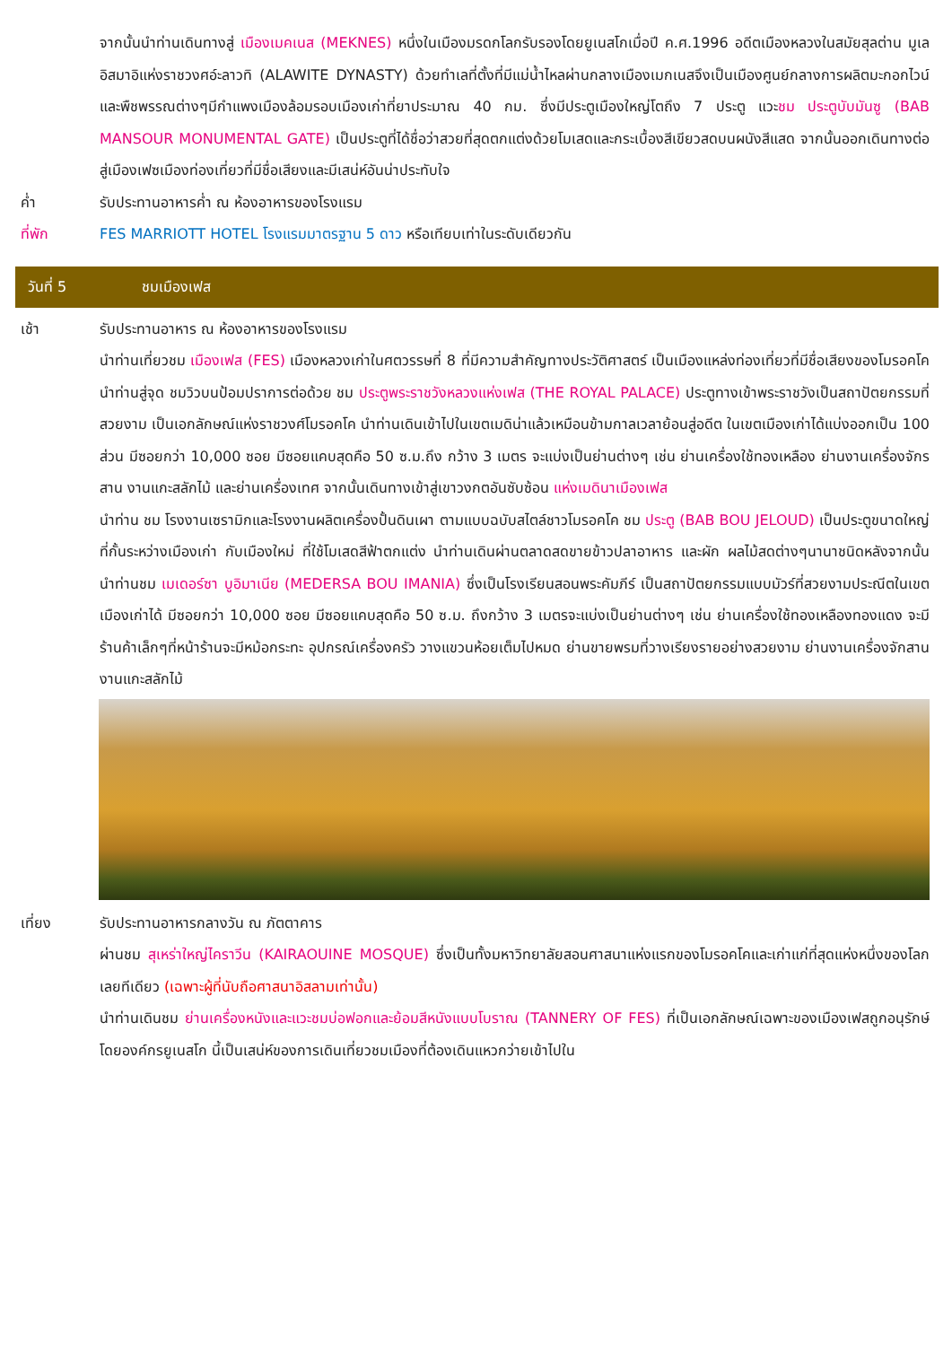จากนั้นนำท่านเดินทางสู่ เมืองเมคเนส (MEKNES) หนึ่งในเมืองมรดกโลกรับรองโดยยูเนสโกเมื่อปี ค.ศ.1996 อดีตเมืองหลวงในสมัยสุลต่าน มูเล อิสมาอิแห่งราชวงศอ์ะลาวทิ (ALAWITE DYNASTY) ด้วยทำเลที่ตั้งที่มีแม่น้ำไหลผ่านกลางเมืองเมกเนสจึงเป็นเมืองศูนย์กลางการผลิตมะกอกไวน์และพืชพรรณต่างๆมีกำแพงเมืองล้อมรอบเมืองเก่าที่ยาประมาณ 40 กม. ซึ่งมีประตูเมืองใหญ่โตถึง 7 ประตู แวะชม ประตูบับมันซู (BAB MANSOUR MONUMENTAL GATE) เป็นประตูที่ได้ชื่อว่าสวยที่สุดตกแต่งด้วยโมเสดและกระเบื้องสีเขียวสดบนผนังสีแสด จากนั้นออกเดินทางต่อสู่เมืองเฟซเมืองท่องเที่ยวที่มีชื่อเสียงและมีเสน่ห์อันน่าประทับใจ
ค่ำ รับประทานอาหารค่ำ ณ ห้องอาหารของโรงแรม
ที่พัก FES MARRIOTT HOTEL โรงแรมมาตรฐาน 5 ดาว หรือเทียบเท่าในระดับเดียวกัน
วันที่ 5 ชมเมืองเฟส
เช้า รับประทานอาหาร ณ ห้องอาหารของโรงแรม
นำท่านเที่ยวชม เมืองเฟส (FES) เมืองหลวงเก่าในศตวรรษที่ 8 ที่มีความสำคัญทางประวัติศาสตร์ เป็นเมืองแหล่งท่องเที่ยวที่มีชื่อเสียงของโมรอคโค นำท่านสู่จุด ชมวิวบนป้อมปราการต่อด้วย ชม ประตูพระราชวังหลวงแห่งเฟส (THE ROYAL PALACE) ประตูทางเข้าพระราชวังเป็นสถาปัตยกรรมที่สวยงาม เป็นเอกลักษณ์แห่งราชวงศ์โมรอคโค นำท่านเดินเข้าไปในเขตเมดิน่าแล้วเหมือนข้ามกาลเวลาย้อนสู่อดีต ในเขตเมืองเก่าได้แบ่งออกเป็น 100 ส่วน มีซอยกว่า 10,000 ซอย มีซอยแคบสุดคือ 50 ซ.ม.ถึง กว้าง 3 เมตร จะแบ่งเป็นย่านต่างๆ เช่น ย่านเครื่องใช้ทองเหลือง ย่านงานเครื่องจักรสาน งานแกะสลักไม้ และย่านเครื่องเทศ จากนั้นเดินทางเข้าสู่เขาวงกตอันซับซ้อน แห่งเมดินาเมืองเฟส
นำท่าน ชม โรงงานเซรามิกและโรงงานผลิตเครื่องปั้นดินเผา ตามแบบฉบับสไตล์ชาวโมรอคโค ชม ประตู (BAB BOU JELOUD) เป็นประตูขนาดใหญ่ที่กั้นระหว่างเมืองเก่า กับเมืองใหม่ ที่ใช้โมเสดสีฟ้าตกแต่ง นำท่านเดินผ่านตลาดสดขายข้าวปลาอาหาร และผัก ผลไม้สดต่างๆนานาชนิดหลังจากนั้น นำท่านชม เมเดอร์ซา บูอิมาเนีย (MEDERSA BOU IMANIA) ซึ่งเป็นโรงเรียนสอนพระคัมภีร์ เป็นสถาปัตยกรรมแบบมัวร์ที่สวยงามประณีตในเขตเมืองเก่าได้ มีซอยกว่า 10,000 ซอย มีซอยแคบสุดคือ 50 ซ.ม. ถึงกว้าง 3 เมตรจะแบ่งเป็นย่านต่างๆ เช่น ย่านเครื่องใช้ทองเหลืองทองแดง จะมีร้านค้าเล็กๆที่หน้าร้านจะมีหม้อกระทะ อุปกรณ์เครื่องครัว วางแขวนห้อยเต็มไปหมด ย่านขายพรมที่วางเรียงรายอย่างสวยงาม ย่านงานเครื่องจักสาน งานแกะสลักไม้
เที่ยง รับประทานอาหารกลางวัน ณ ภัตตาคาร
ผ่านชม สุเหร่าใหญ่ไคราวีน (KAIRAOUINE MOSQUE) ซึ่งเป็นทั้งมหาวิทยาลัยสอนศาสนาแห่งแรกของโมรอคโคและเก่าแก่ที่สุดแห่งหนึ่งของโลกเลยทีเดียว (เฉพาะผู้ที่นับถือศาสนาอิสลามเท่านั้น)
นำท่านเดินชม ย่านเครื่องหนังและแวะชมบ่อฟอกและย้อมสีหนังแบบโบราณ (TANNERY OF FES) ที่เป็นเอกลักษณ์เฉพาะของเมืองเฟสถูกอนุรักษ์โดยองค์กรยูเนสโก นี้เป็นเสน่ห์ของการเดินเที่ยวชมเมืองที่ต้องเดินแหวกว่ายเข้าไปใน